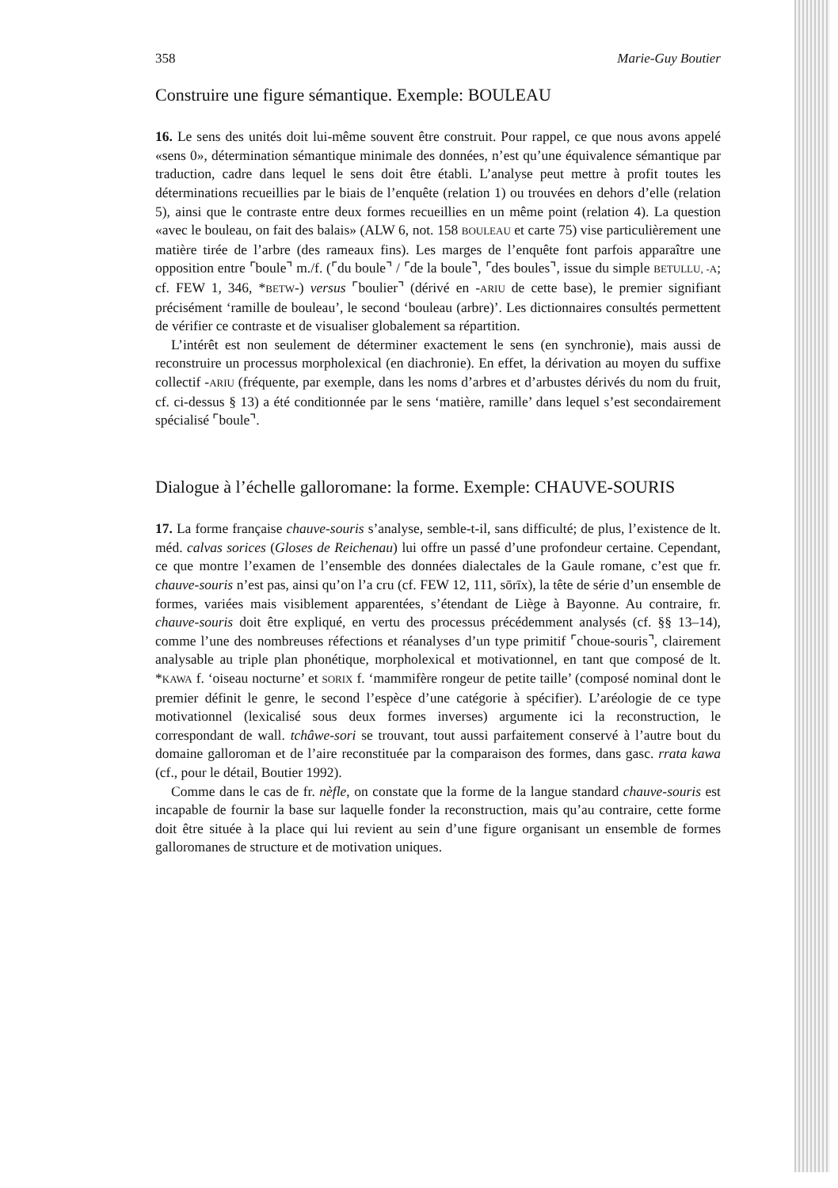358 Marie-Guy Boutier
Construire une figure sémantique. Exemple: BOULEAU
16. Le sens des unités doit lui-même souvent être construit. Pour rappel, ce que nous avons appelé «sens 0», détermination sémantique minimale des données, n’est qu’une équivalence sémantique par traduction, cadre dans lequel le sens doit être établi. L’analyse peut mettre à profit toutes les déterminations recueillies par le biais de l’enquête (relation 1) ou trouvées en dehors d’elle (relation 5), ainsi que le contraste entre deux formes recueillies en un même point (relation 4). La question «avec le bouleau, on fait des balais» (ALW 6, not. 158 BOULEAU et carte 75) vise particulièrement une matière tirée de l’arbre (des rameaux fins). Les marges de l’enquête font parfois apparaître une opposition entre ⌜boule⌝ m./f. (⌜du boule⌝ / ⌜de la boule⌝, ⌜des boules⌝, issue du simple BETULLU, -A; cf. FEW 1, 346, *BETW-) versus ⌜boulier⌝ (dérivé en -ARIU de cette base), le premier signifiant précisément ‘ramille de bouleau’, le second ‘bouleau (arbre)’. Les dictionnaires consultés permettent de vérifier ce contraste et de visualiser globalement sa répartition.
L’intérêt est non seulement de déterminer exactement le sens (en synchronie), mais aussi de reconstruire un processus morpholexical (en diachronie). En effet, la dérivation au moyen du suffixe collectif -ARIU (fréquente, par exemple, dans les noms d’arbres et d’arbustes dérivés du nom du fruit, cf. ci-dessus § 13) a été conditionnée par le sens ‘matière, ramille’ dans lequel s’est secondairement spécialisé ⌜boule⌝.
Dialogue à l’échelle galloromane: la forme. Exemple: CHAUVE-SOURIS
17. La forme française chauve-souris s’analyse, semble-t-il, sans difficulté; de plus, l’existence de lt. méd. calvas sorices (Gloses de Reichenau) lui offre un passé d’une profondeur certaine. Cependant, ce que montre l’examen de l’ensemble des données dialectales de la Gaule romane, c’est que fr. chauve-souris n’est pas, ainsi qu’on l’a cru (cf. FEW 12, 111, sōrīx), la tête de série d’un ensemble de formes, variées mais visiblement apparentées, s’étendant de Liège à Bayonne. Au contraire, fr. chauve-souris doit être expliqué, en vertu des processus précédemment analysés (cf. §§ 13–14), comme l’une des nombreuses réfections et réanalyses d’un type primitif ⌜choue-souris⌝, clairement analysable au triple plan phonétique, morpholexical et motivationnel, en tant que composé de lt. *KAWA f. ‘oiseau nocturne’ et SORIX f. ‘mammifère rongeur de petite taille’ (composé nominal dont le premier définit le genre, le second l’espèce d’une catégorie à spécifier). L’aréologie de ce type motivationnel (lexicalisé sous deux formes inverses) argumente ici la reconstruction, le correspondant de wall. tchâwe-sori se trouvant, tout aussi parfaitement conservé à l’autre bout du domaine galloroman et de l’aire reconstituée par la comparaison des formes, dans gasc. rrata kawa (cf., pour le détail, Boutier 1992).
Comme dans le cas de fr. nèfle, on constate que la forme de la langue standard chauve-souris est incapable de fournir la base sur laquelle fonder la reconstruction, mais qu’au contraire, cette forme doit être située à la place qui lui revient au sein d’une figure organisant un ensemble de formes galloromanes de structure et de motivation uniques.